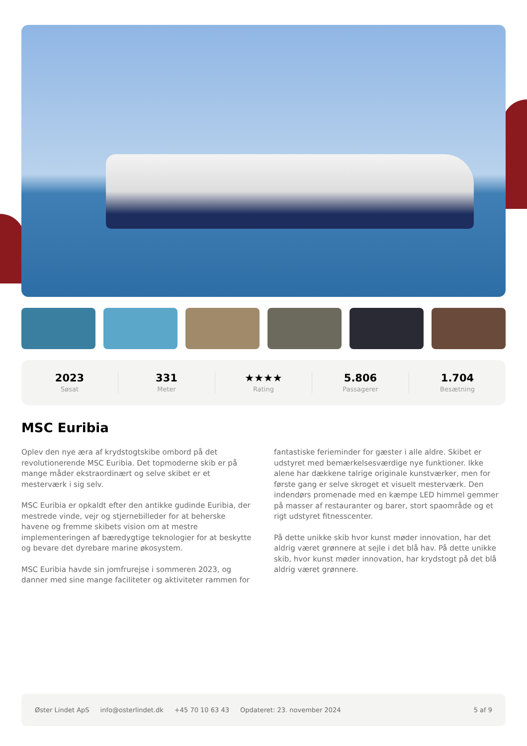2023
Søsat
331
Meter
★★★★
Rating
5.806
Passagerer
1.704
Besætning
MSC Euribia
Oplev den nye æra af krydstogtskibe ombord på det revolutionerende MSC Euribia. Det topmoderne skib er på mange måder ekstraordinært og selve skibet er et mesterværk i sig selv.
MSC Euribia er opkaldt efter den antikke gudinde Euribia, der mestrede vinde, vejr og stjernebilleder for at beherske havene og fremme skibets vision om at mestre implementeringen af bæredygtige teknologier for at beskytte og bevare det dyrebare marine økosystem.
MSC Euribia havde sin jomfrurejse i sommeren 2023, og danner med sine mange faciliteter og aktiviteter rammen for fantastiske ferieminder for gæster i alle aldre. Skibet er udstyret med bemærkelsesværdige nye funktioner. Ikke alene har dækkene talrige originale kunstværker, men for første gang er selve skroget et visuelt mesterværk. Den indendørs promenade med en kæmpe LED himmel gemmer på masser af restauranter og barer, stort spaområde og et rigt udstyret fitnesscenter.
På dette unikke skib hvor kunst møder innovation, har det aldrig været grønnere at sejle i det blå hav. På dette unikke skib, hvor kunst møder innovation, har krydstogt på det blå aldrig været grønnere.
Øster Lindet ApS info@osterlindet.dk +45 70 10 63 43 Opdateret: 23. november 2024 5 af 9